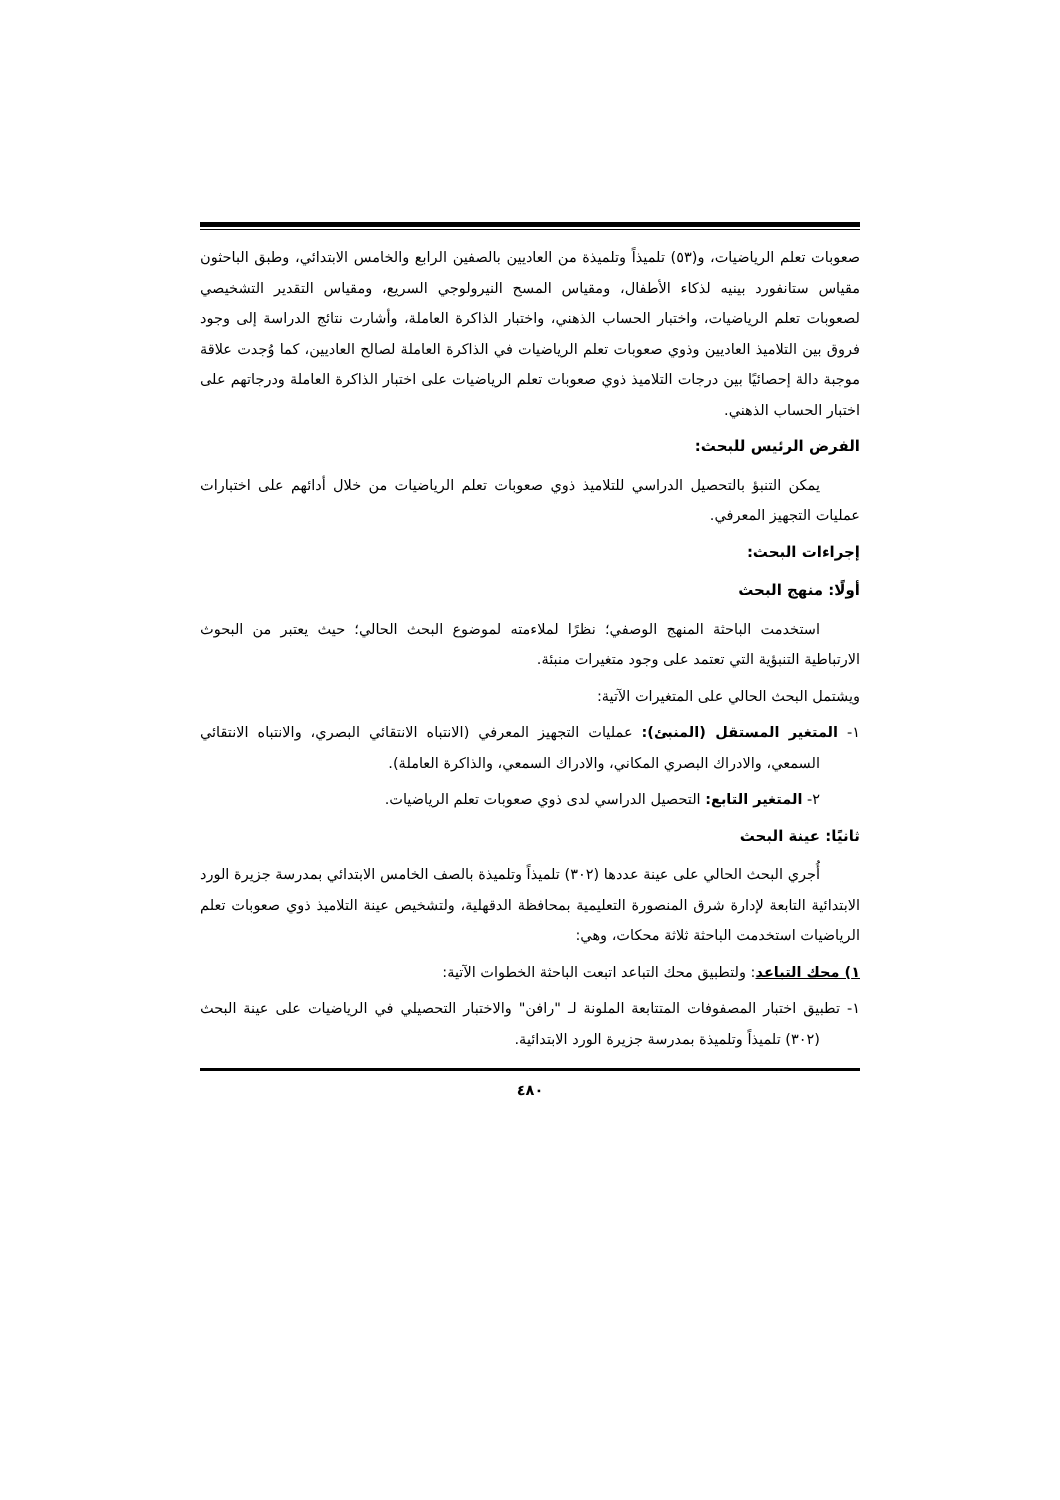صعوبات تعلم الرياضيات، و(٥٣) تلميذاً وتلميذة من العاديين بالصفين الرابع والخامس الابتدائي، وطبق الباحثون مقياس ستانفورد بينيه لذكاء الأطفال، ومقياس المسح النيرولوجي السريع، ومقياس التقدير التشخيصي لصعوبات تعلم الرياضيات، واختبار الحساب الذهني، واختبار الذاكرة العاملة، وأشارت نتائج الدراسة إلى وجود فروق بين التلاميذ العاديين وذوي صعوبات تعلم الرياضيات في الذاكرة العاملة لصالح العاديين، كما وُجدت علاقة موجبة دالة إحصائيًا بين درجات التلاميذ ذوي صعوبات تعلم الرياضيات على اختبار الذاكرة العاملة ودرجاتهم على اختبار الحساب الذهني.
الفرض الرئيس للبحث:
يمكن التنبؤ بالتحصيل الدراسي للتلاميذ ذوي صعوبات تعلم الرياضيات من خلال أدائهم على اختبارات عمليات التجهيز المعرفي.
إجراءات البحث:
أولًا: منهج البحث
استخدمت الباحثة المنهج الوصفي؛ نظرًا لملاءمته لموضوع البحث الحالي؛ حيث يعتبر من البحوث الارتباطية التنبؤية التي تعتمد على وجود متغيرات منبئة.
ويشتمل البحث الحالي على المتغيرات الآتية:
١- المتغير المستقل (المنبئ): عمليات التجهيز المعرفي (الانتباه الانتقائي البصري، والانتباه الانتقائي السمعي، والادراك البصري المكاني، والادراك السمعي، والذاكرة العاملة).
٢- المتغير التابع: التحصيل الدراسي لدى ذوي صعوبات تعلم الرياضيات.
ثانيًا: عينة البحث
أُجري البحث الحالي على عينة عددها (٣٠٢) تلميذاً وتلميذة بالصف الخامس الابتدائي بمدرسة جزيرة الورد الابتدائية التابعة لإدارة شرق المنصورة التعليمية بمحافظة الدقهلية، ولتشخيص عينة التلاميذ ذوي صعوبات تعلم الرياضيات استخدمت الباحثة ثلاثة محكات، وهي:
١) محك التباعد: ولتطبيق محك التباعد اتبعت الباحثة الخطوات الآتية:
١- تطبيق اختبار المصفوفات المتتابعة الملونة لـ "رافن" والاختبار التحصيلي في الرياضيات على عينة البحث (٣٠٢) تلميذاً وتلميذة بمدرسة جزيرة الورد الابتدائية.
٤٨٠